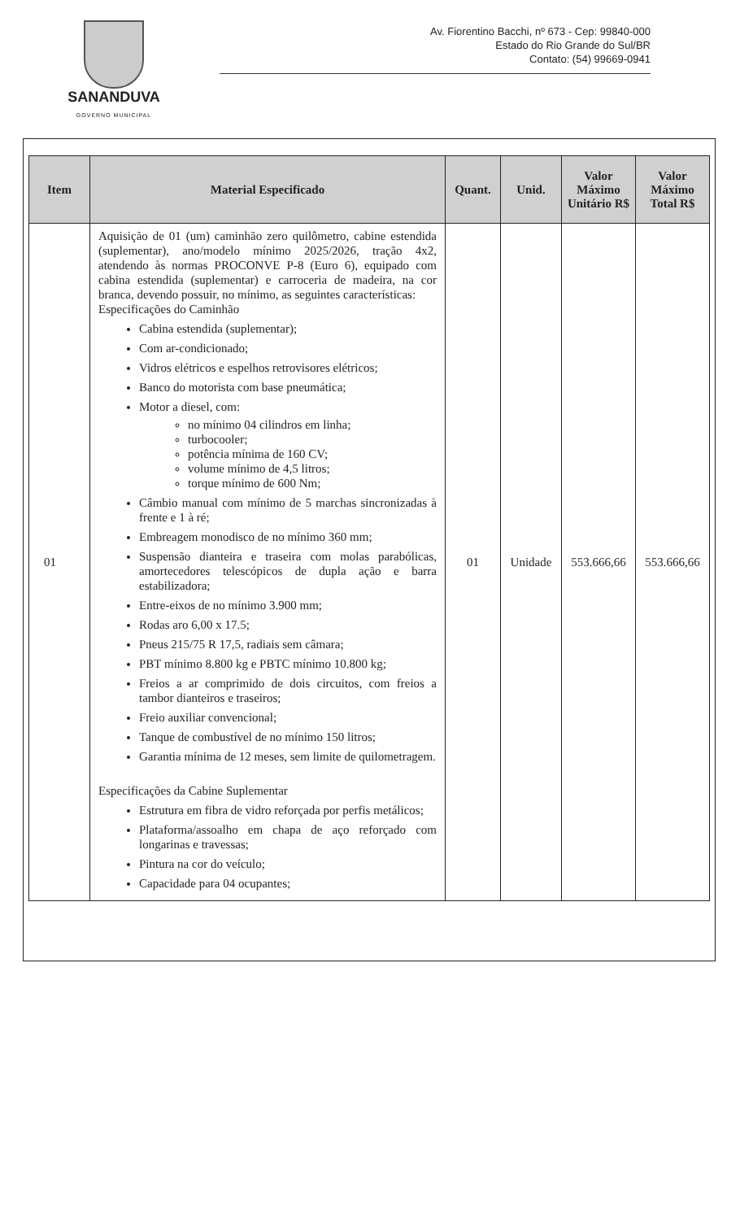SANANDUVA
GOVERNO MUNICIPAL
Av. Fiorentino Bacchi, nº 673 - Cep: 99840-000
Estado do Rio Grande do Sul/BR
Contato: (54) 99669-0941
| Item | Material Especificado | Quant. | Unid. | Valor Máximo Unitário R$ | Valor Máximo Total R$ |
| --- | --- | --- | --- | --- | --- |
| 01 | Aquisição de 01 (um) caminhão zero quilômetro, cabine estendida (suplementar), ano/modelo mínimo 2025/2026, tração 4x2, atendendo às normas PROCONVE P-8 (Euro 6), equipado com cabina estendida (suplementar) e carroceria de madeira, na cor branca, devendo possuir, no mínimo, as seguintes características: Especificações do Caminhão Cabina estendida (suplementar); Com ar-condicionado; Vidros elétricos e espelhos retrovisores elétricos; Banco do motorista com base pneumática; Motor a diesel, com: no mínimo 04 cilindros em linha; turbocooler; potência mínima de 160 CV; volume mínimo de 4,5 litros; torque mínimo de 600 Nm; Câmbio manual com mínimo de 5 marchas sincronizadas à frente e 1 à ré; Embreagem monodisco de no mínimo 360 mm; Suspensão dianteira e traseira com molas parabólicas, amortecedores telescópicos de dupla ação e barra estabilizadora; Entre-eixos de no mínimo 3.900 mm; Rodas aro 6,00 x 17.5; Pneus 215/75 R 17,5, radiais sem câmara; PBT mínimo 8.800 kg e PBTC mínimo 10.800 kg; Freios a ar comprimido de dois circuitos, com freios a tambor dianteiros e traseiros; Freio auxiliar convencional; Tanque de combustível de no mínimo 150 litros; Garantia mínima de 12 meses, sem limite de quilometragem. Especificações da Cabine Suplementar Estrutura em fibra de vidro reforçada por perfis metálicos; Plataforma/assoalho em chapa de aço reforçado com longarinas e travessas; Pintura na cor do veículo; Capacidade para 04 ocupantes; | 01 | Unidade | 553.666,66 | 553.666,66 |